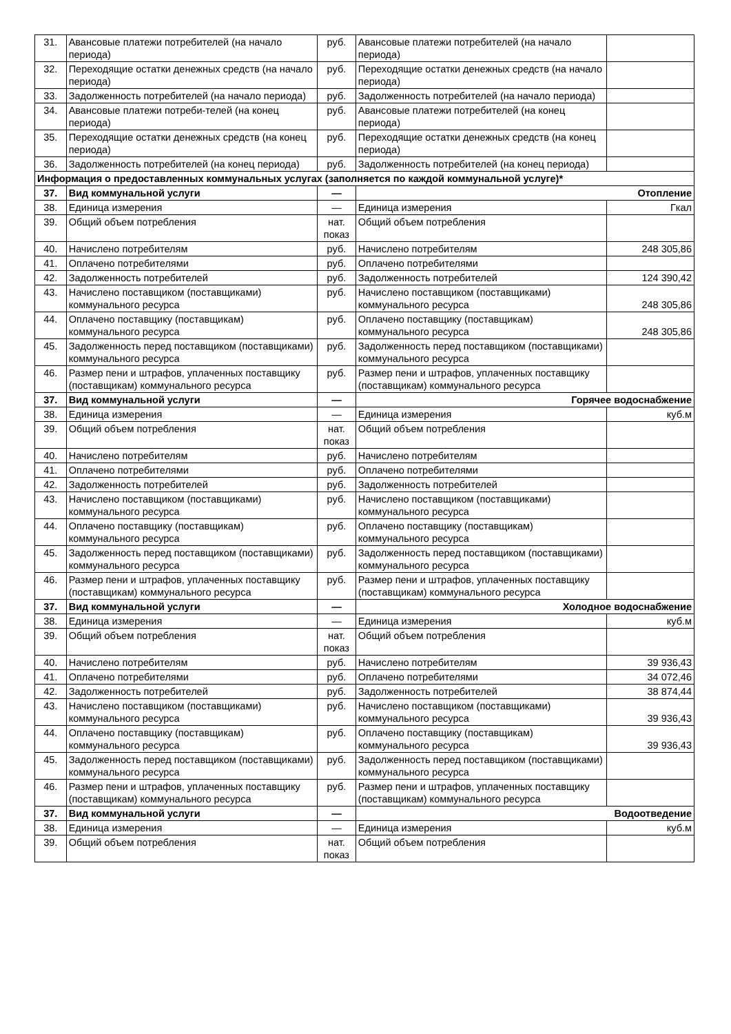| 31. | Авансовые платежи потребителей (на начало периода) | руб. | Авансовые платежи потребителей (на начало периода) | |
| 32. | Переходящие остатки денежных средств (на начало периода) | руб. | Переходящие остатки денежных средств (на начало периода) | |
| 33. | Задолженность потребителей (на начало периода) | руб. | Задолженность потребителей (на начало периода) | |
| 34. | Авансовые платежи потреби-телей (на конец периода) | руб. | Авансовые платежи потребителей (на конец периода) | |
| 35. | Переходящие остатки денежных средств (на конец периода) | руб. | Переходящие остатки денежных средств (на конец периода) | |
| 36. | Задолженность потребителей (на конец периода) | руб. | Задолженность потребителей (на конец периода) | |
| Информация о предоставленных коммунальных услугах (заполняется по каждой коммунальной услуге)* | | | | |
| 37. | Вид коммунальной услуги | — | Отопление | |
| 38. | Единица измерения | — | Единица измерения | Гкал |
| 39. | Общий объем потребления | нат. показ | Общий объем потребления | |
| 40. | Начислено потребителям | руб. | Начислено потребителям | 248 305,86 |
| 41. | Оплачено потребителями | руб. | Оплачено потребителями | |
| 42. | Задолженность потребителей | руб. | Задолженность потребителей | 124 390,42 |
| 43. | Начислено поставщиком (поставщиками) коммунального ресурса | руб. | Начислено поставщиком (поставщиками) коммунального ресурса | 248 305,86 |
| 44. | Оплачено поставщику (поставщикам) коммунального ресурса | руб. | Оплачено поставщику (поставщикам) коммунального ресурса | 248 305,86 |
| 45. | Задолженность перед поставщиком (поставщиками) коммунального ресурса | руб. | Задолженность перед поставщиком (поставщиками) коммунального ресурса | |
| 46. | Размер пени и штрафов, уплаченных поставщику (поставщикам) коммунального ресурса | руб. | Размер пени и штрафов, уплаченных поставщику (поставщикам) коммунального ресурса | |
| 37. | Вид коммунальной услуги | — | Горячее водоснабжение | |
| 38. | Единица измерения | — | Единица измерения | куб.м |
| 39. | Общий объем потребления | нат. показ | Общий объем потребления | |
| 40. | Начислено потребителям | руб. | Начислено потребителям | |
| 41. | Оплачено потребителями | руб. | Оплачено потребителями | |
| 42. | Задолженность потребителей | руб. | Задолженность потребителей | |
| 43. | Начислено поставщиком (поставщиками) коммунального ресурса | руб. | Начислено поставщиком (поставщиками) коммунального ресурса | |
| 44. | Оплачено поставщику (поставщикам) коммунального ресурса | руб. | Оплачено поставщику (поставщикам) коммунального ресурса | |
| 45. | Задолженность перед поставщиком (поставщиками) коммунального ресурса | руб. | Задолженность перед поставщиком (поставщиками) коммунального ресурса | |
| 46. | Размер пени и штрафов, уплаченных поставщику (поставщикам) коммунального ресурса | руб. | Размер пени и штрафов, уплаченных поставщику (поставщикам) коммунального ресурса | |
| 37. | Вид коммунальной услуги | — | Холодное водоснабжение | |
| 38. | Единица измерения | — | Единица измерения | куб.м |
| 39. | Общий объем потребления | нат. показ | Общий объем потребления | |
| 40. | Начислено потребителям | руб. | Начислено потребителям | 39 936,43 |
| 41. | Оплачено потребителями | руб. | Оплачено потребителями | 34 072,46 |
| 42. | Задолженность потребителей | руб. | Задолженность потребителей | 38 874,44 |
| 43. | Начислено поставщиком (поставщиками) коммунального ресурса | руб. | Начислено поставщиком (поставщиками) коммунального ресурса | 39 936,43 |
| 44. | Оплачено поставщику (поставщикам) коммунального ресурса | руб. | Оплачено поставщику (поставщикам) коммунального ресурса | 39 936,43 |
| 45. | Задолженность перед поставщиком (поставщиками) коммунального ресурса | руб. | Задолженность перед поставщиком (поставщиками) коммунального ресурса | |
| 46. | Размер пени и штрафов, уплаченных поставщику (поставщикам) коммунального ресурса | руб. | Размер пени и штрафов, уплаченных поставщику (поставщикам) коммунального ресурса | |
| 37. | Вид коммунальной услуги | — | Водоотведение | |
| 38. | Единица измерения | — | Единица измерения | куб.м |
| 39. | Общий объем потребления | нат. показ | Общий объем потребления | |